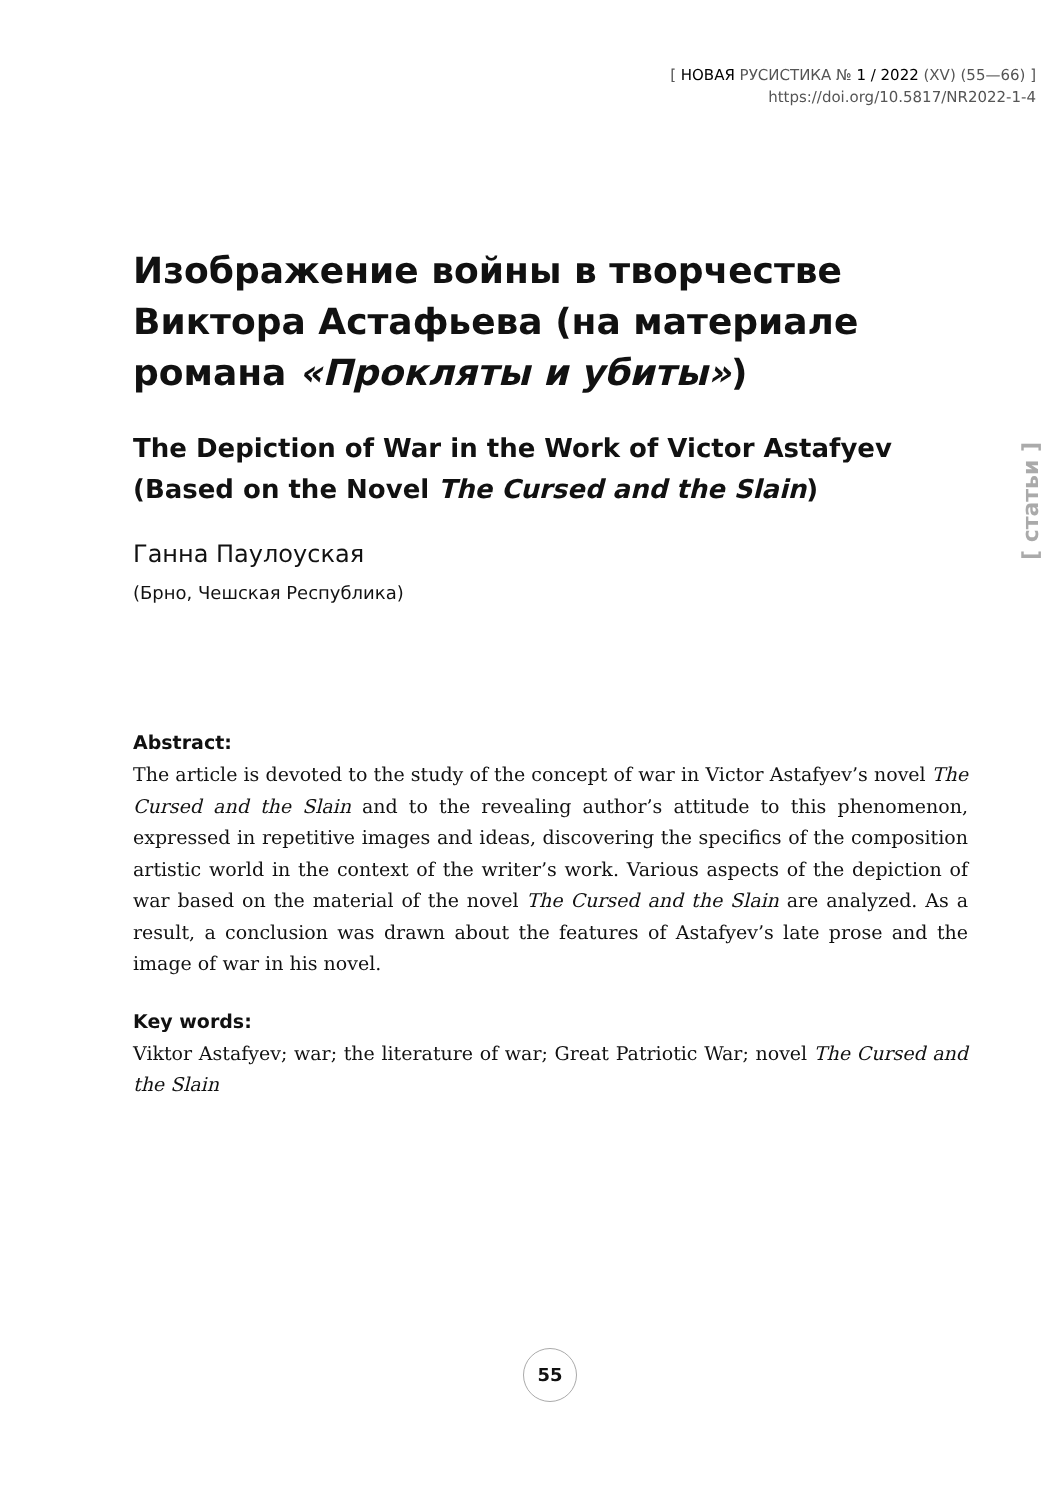[ НОВАЯ РУСИСТИКА № 1 / 2022 (XV) (55—66) ]
https://doi.org/10.5817/NR2022-1-4
[ статьи ]
Изображение войны в творчестве Виктора Астафьева (на материале романа «Прокляты и убиты»)
The Depiction of War in the Work of Victor Astafyev (Based on the Novel The Cursed and the Slain)
Ганна Паулоуская
(Брно, Чешская Республика)
Abstract:
The article is devoted to the study of the concept of war in Victor Astafyev’s novel The Cursed and the Slain and to the revealing author’s attitude to this phenomenon, expressed in repetitive images and ideas, discovering the specifics of the composition artistic world in the context of the writer’s work. Various aspects of the depiction of war based on the material of the novel The Cursed and the Slain are analyzed. As a result, a conclusion was drawn about the features of Astafyev’s late prose and the image of war in his novel.
Key words:
Viktor Astafyev; war; the literature of war; Great Patriotic War; novel The Cursed and the Slain
55